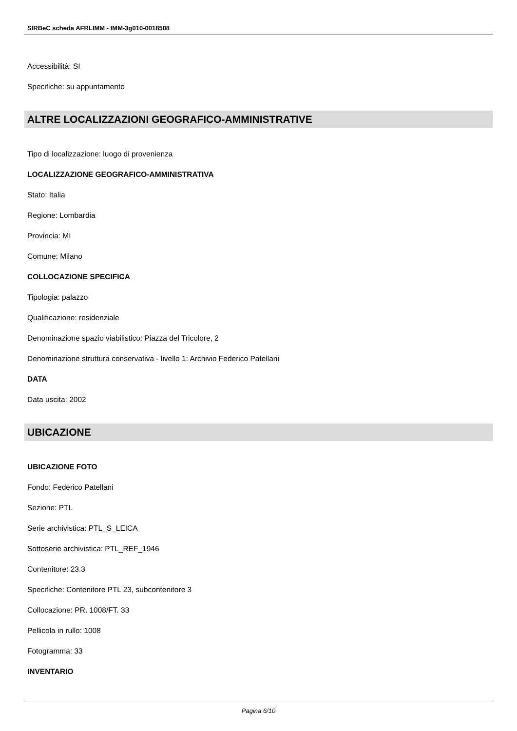SIRBeC scheda AFRLIMM - IMM-3g010-0018508
Accessibilità: SI
Specifiche: su appuntamento
ALTRE LOCALIZZAZIONI GEOGRAFICO-AMMINISTRATIVE
Tipo di localizzazione: luogo di provenienza
LOCALIZZAZIONE GEOGRAFICO-AMMINISTRATIVA
Stato: Italia
Regione: Lombardia
Provincia: MI
Comune: Milano
COLLOCAZIONE SPECIFICA
Tipologia: palazzo
Qualificazione: residenziale
Denominazione spazio viabilistico: Piazza del Tricolore, 2
Denominazione struttura conservativa - livello 1: Archivio Federico Patellani
DATA
Data uscita: 2002
UBICAZIONE
UBICAZIONE FOTO
Fondo: Federico Patellani
Sezione: PTL
Serie archivistica: PTL_S_LEICA
Sottoserie archivistica: PTL_REF_1946
Contenitore: 23.3
Specifiche: Contenitore PTL 23, subcontenitore 3
Collocazione: PR. 1008/FT. 33
Pellicola in rullo: 1008
Fotogramma: 33
INVENTARIO
Pagina 6/10